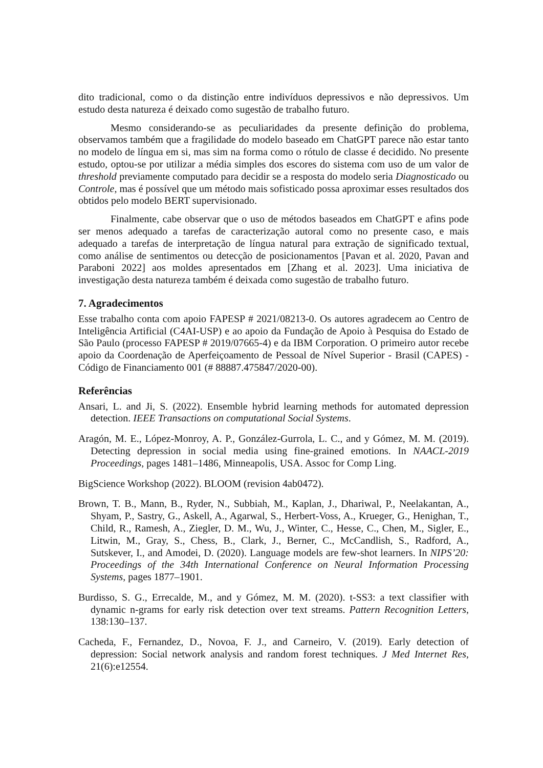dito tradicional, como o da distinção entre indivíduos depressivos e não depressivos. Um estudo desta natureza é deixado como sugestão de trabalho futuro.
Mesmo considerando-se as peculiaridades da presente definição do problema, observamos também que a fragilidade do modelo baseado em ChatGPT parece não estar tanto no modelo de língua em si, mas sim na forma como o rótulo de classe é decidido. No presente estudo, optou-se por utilizar a média simples dos escores do sistema com uso de um valor de threshold previamente computado para decidir se a resposta do modelo seria Diagnosticado ou Controle, mas é possível que um método mais sofisticado possa aproximar esses resultados dos obtidos pelo modelo BERT supervisionado.
Finalmente, cabe observar que o uso de métodos baseados em ChatGPT e afins pode ser menos adequado a tarefas de caracterização autoral como no presente caso, e mais adequado a tarefas de interpretação de língua natural para extração de significado textual, como análise de sentimentos ou detecção de posicionamentos [Pavan et al. 2020, Pavan and Paraboni 2022] aos moldes apresentados em [Zhang et al. 2023]. Uma iniciativa de investigação desta natureza também é deixada como sugestão de trabalho futuro.
7. Agradecimentos
Esse trabalho conta com apoio FAPESP # 2021/08213-0. Os autores agradecem ao Centro de Inteligência Artificial (C4AI-USP) e ao apoio da Fundação de Apoio à Pesquisa do Estado de São Paulo (processo FAPESP # 2019/07665-4) e da IBM Corporation. O primeiro autor recebe apoio da Coordenação de Aperfeiçoamento de Pessoal de Nível Superior - Brasil (CAPES) - Código de Financiamento 001 (# 88887.475847/2020-00).
Referências
Ansari, L. and Ji, S. (2022). Ensemble hybrid learning methods for automated depression detection. IEEE Transactions on computational Social Systems.
Aragón, M. E., López-Monroy, A. P., González-Gurrola, L. C., and y Gómez, M. M. (2019). Detecting depression in social media using fine-grained emotions. In NAACL-2019 Proceedings, pages 1481–1486, Minneapolis, USA. Assoc for Comp Ling.
BigScience Workshop (2022). BLOOM (revision 4ab0472).
Brown, T. B., Mann, B., Ryder, N., Subbiah, M., Kaplan, J., Dhariwal, P., Neelakantan, A., Shyam, P., Sastry, G., Askell, A., Agarwal, S., Herbert-Voss, A., Krueger, G., Henighan, T., Child, R., Ramesh, A., Ziegler, D. M., Wu, J., Winter, C., Hesse, C., Chen, M., Sigler, E., Litwin, M., Gray, S., Chess, B., Clark, J., Berner, C., McCandlish, S., Radford, A., Sutskever, I., and Amodei, D. (2020). Language models are few-shot learners. In NIPS’20: Proceedings of the 34th International Conference on Neural Information Processing Systems, pages 1877–1901.
Burdisso, S. G., Errecalde, M., and y Gómez, M. M. (2020). t-SS3: a text classifier with dynamic n-grams for early risk detection over text streams. Pattern Recognition Letters, 138:130–137.
Cacheda, F., Fernandez, D., Novoa, F. J., and Carneiro, V. (2019). Early detection of depression: Social network analysis and random forest techniques. J Med Internet Res, 21(6):e12554.